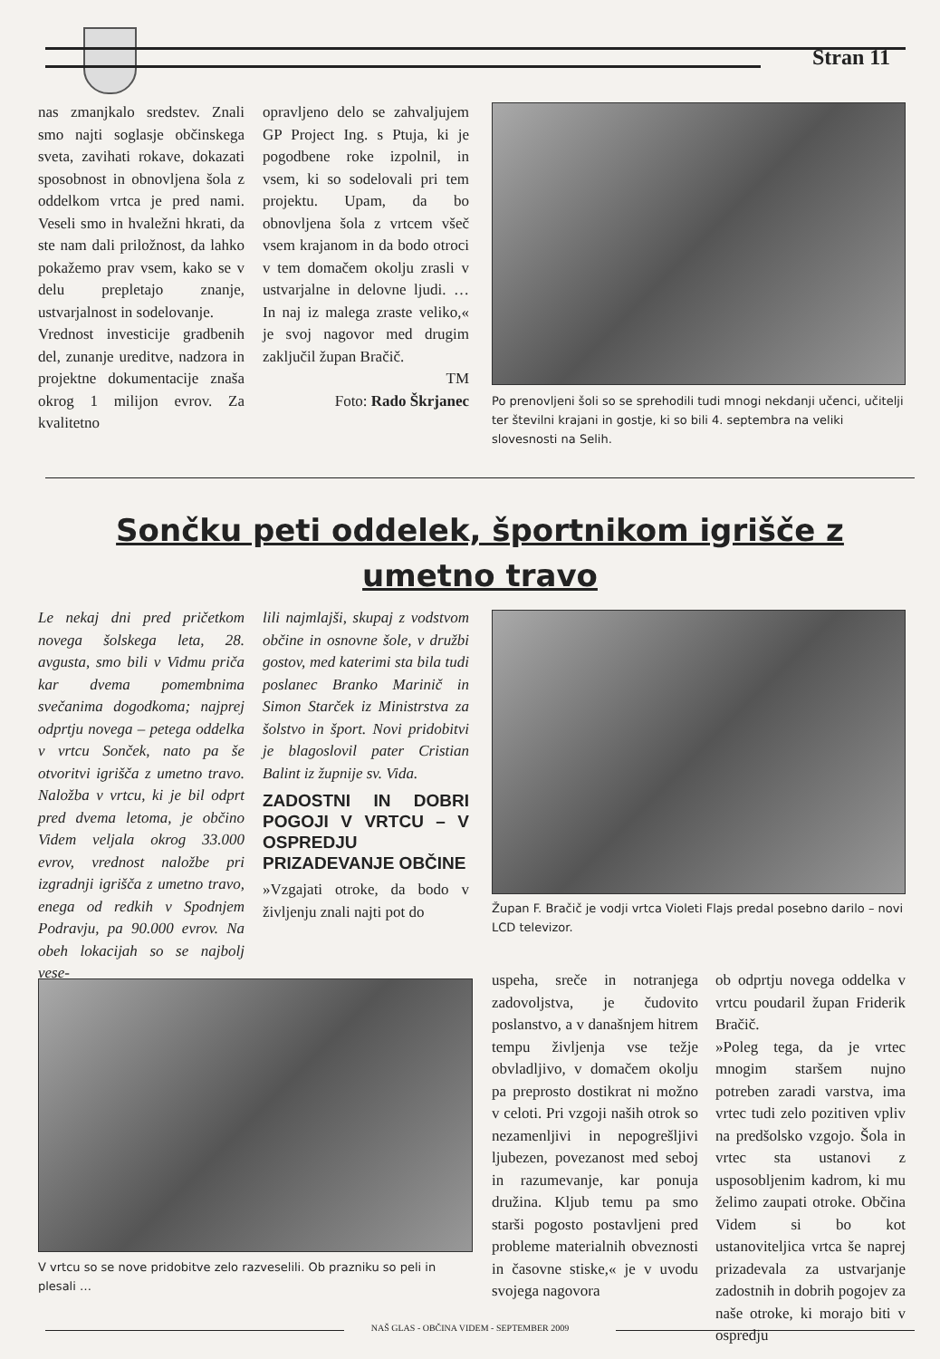Stran 11
nas zmanjkalo sredstev. Znali smo najti soglasje občinskega sveta, zavihati rokave, dokazati sposobnost in obnovljena šola z oddelkom vrtca je pred nami. Veseli smo in hvaležni hkrati, da ste nam dali priložnost, da lahko pokažemo prav vsem, kako se v delu prepletajo znanje, ustvarjalnost in sodelovanje.
Vrednost investicije gradbenih del, zunanje ureditve, nadzora in projektne dokumentacije znaša okrog 1 milijon evrov. Za kvalitetno
opravljeno delo se zahvaljujem GP Project Ing. s Ptuja, ki je pogodbene roke izpolnil, in vsem, ki so sodelovali pri tem projektu. Upam, da bo obnovljena šola z vrtcem všeč vsem krajanom in da bodo otroci v tem domačem okolju zrasli v ustvarjalne in delovne ljudi. … In naj iz malega zraste veliko,« je svoj nagovor med drugim zaključil župan Bračič.
TM
Foto: Rado Škrjanec
Po prenovljeni šoli so se sprehodili tudi mnogi nekdanji učenci, učitelji ter številni krajani in gostje, ki so bili 4. septembra na veliki slovesnosti na Selih.
Sončku peti oddelek, športnikom igrišče z umetno travo
Le nekaj dni pred pričetkom novega šolskega leta, 28. avgusta, smo bili v Vidmu priča kar dvema pomembnima svečanima dogodkoma; najprej odprtju novega – petega oddelka v vrtcu Sonček, nato pa še otvoritvi igrišča z umetno travo. Naložba v vrtcu, ki je bil odprt pred dvema letoma, je občino Videm veljala okrog 33.000 evrov, vrednost naložbe pri izgradnji igrišča z umetno travo, enega od redkih v Spodnjem Podravju, pa 90.000 evrov. Na obeh lokacijah so se najbolj vese-
lili najmlajši, skupaj z vodstvom občine in osnovne šole, v družbi gostov, med katerimi sta bila tudi poslanec Branko Marinič in Simon Starček iz Ministrstva za šolstvo in šport. Novi pridobitvi je blagoslovil pater Cristian Balint iz župnije sv. Vida.
ZADOSTNI IN DOBRI POGOJI V VRTCU – V OSPREDJU PRIZADEVANJE OBČINE
»Vzgajati otroke, da bodo v življenju znali najti pot do
Župan F. Bračič je vodji vrtca Violeti Flajs predal posebno darilo – novi LCD televizor.
V vrtcu so se nove pridobitve zelo razveselili. Ob prazniku so peli in plesali …
uspeha, sreče in notranjega zadovoljstva, je čudovito poslanstvo, a v današnjem hitrem tempu življenja vse težje obvladljivo, v domačem okolju pa preprosto dostikrat ni možno v celoti. Pri vzgoji naših otrok so nezamenljivi in nepogrešljivi ljubezen, povezanost med seboj in razumevanje, kar ponuja družina. Kljub temu pa smo starši pogosto postavljeni pred probleme materialnih obveznosti in časovne stiske,« je v uvodu svojega nagovora
ob odprtju novega oddelka v vrtcu poudaril župan Friderik Bračič.
»Poleg tega, da je vrtec mnogim staršem nujno potreben zaradi varstva, ima vrtec tudi zelo pozitiven vpliv na predšolsko vzgojo. Šola in vrtec sta ustanovi z usposobljenim kadrom, ki mu želimo zaupati otroke. Občina Videm si bo kot ustanoviteljica vrtca še naprej prizadevala za ustvarjanje zadostnih in dobrih pogojev za naše otroke, ki morajo biti v ospredju
NAŠ GLAS - OBČINA VIDEM - SEPTEMBER 2009